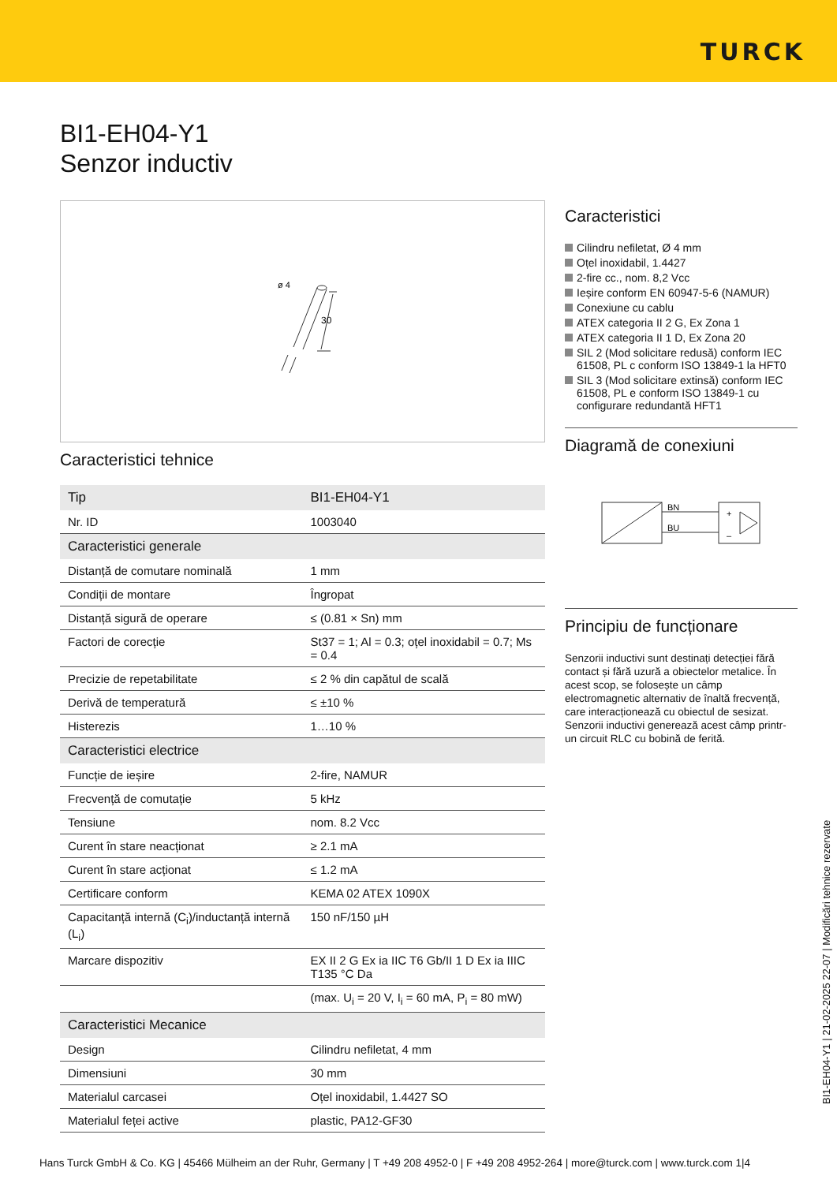TURCK
BI1-EH04-Y1
Senzor inductiv
ø 4
30
Caracteristici tehnice
| Tip | BI1-EH04-Y1 |
| Nr. ID | 1003040 |
| Caracteristici generale | |
| Distanță de comutare nominală | 1 mm |
| Condiții de montare | Îngropat |
| Distanță sigură de operare | ≤ (0.81 × Sn) mm |
| Factori de corecție | St37 = 1; Al = 0.3; oțel inoxidabil = 0.7; Ms = 0.4 |
| Precizie de repetabilitate | ≤ 2 % din capătul de scală |
| Derivă de temperatură | ≤ ±10 % |
| Histerezis | 1…10 % |
| Caracteristici electrice | |
| Funcție de ieșire | 2-fire, NAMUR |
| Frecvență de comutație | 5 kHz |
| Tensiune | nom. 8.2 Vcc |
| Curent în stare neacționat | ≥ 2.1 mA |
| Curent în stare acționat | ≤ 1.2 mA |
| Certificare conform | KEMA 02 ATEX 1090X |
| Capacitanță internă (C<sub>i</sub>)/inductanță internă (L<sub>i</sub>) | 150 nF/150 µH |
| Marcare dispozitiv | EX II 2 G Ex ia IIC T6 Gb/II 1 D Ex ia IIIC T135 °C Da |
| | (max. U<sub>i</sub> = 20 V, I<sub>i</sub> = 60 mA, P<sub>i</sub> = 80 mW) |
| Caracteristici Mecanice | |
| Design | Cilindru nefiletat, 4 mm |
| Dimensiuni | 30 mm |
| Materialul carcasei | Oțel inoxidabil, 1.4427 SO |
| Materialul feței active | plastic, PA12-GF30 |
Caracteristici
Cilindru nefiletat, Ø 4 mm
Oțel inoxidabil, 1.4427
2-fire cc., nom. 8,2 Vcc
Ieșire conform EN 60947-5-6 (NAMUR)
Conexiune cu cablu
ATEX categoria II 2 G, Ex Zona 1
ATEX categoria II 1 D, Ex Zona 20
SIL 2 (Mod solicitare redusă) conform IEC 61508, PL c conform ISO 13849-1 la HFT0
SIL 3 (Mod solicitare extinsă) conform IEC 61508, PL e conform ISO 13849-1 cu configurare redundantă HFT1
Diagramă de conexiuni
BN
BU
+
–
Principiu de funcționare
Senzorii inductivi sunt destinați detecției fără contact și fără uzură a obiectelor metalice. În acest scop, se folosește un câmp electromagnetic alternativ de înaltă frecvență, care interacționează cu obiectul de sesizat. Senzorii inductivi generează acest câmp printr-un circuit RLC cu bobină de ferită.
BI1-EH04-Y1 | 21-02-2025 22-07 | Modificări tehnice rezervate
Hans Turck GmbH & Co. KG | 45466 Mülheim an der Ruhr, Germany | T +49 208 4952-0 | F +49 208 4952-264 | more@turck.com | www.turck.com 1|4